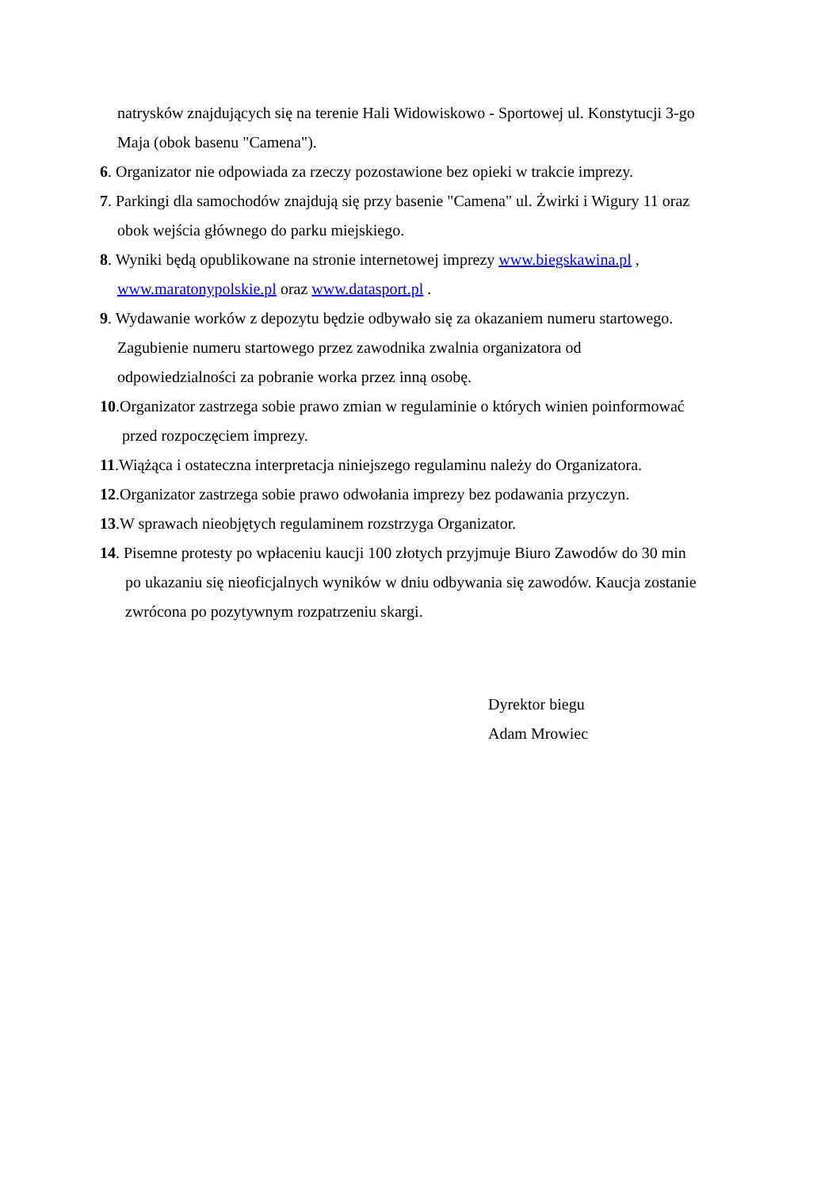natrysków znajdujących się na terenie Hali Widowiskowo - Sportowej ul. Konstytucji 3-go
Maja (obok basenu "Camena").
6. Organizator nie odpowiada za rzeczy pozostawione bez opieki w trakcie imprezy.
7. Parkingi dla samochodów znajdują się przy basenie "Camena" ul. Żwirki i Wigury 11 oraz
obok wejścia głównego do parku miejskiego.
8. Wyniki będą opublikowane na stronie internetowej imprezy www.biegskawina.pl ,
www.maratonypolskie.pl oraz www.datasport.pl .
9. Wydawanie worków z depozytu będzie odbywało się za okazaniem numeru startowego.
Zagubienie numeru startowego przez zawodnika zwalnia organizatora od
odpowiedzialności za pobranie worka przez inną osobę.
10.Organizator zastrzega sobie prawo zmian w regulaminie o których winien poinformować
przed rozpoczęciem imprezy.
11.Wiążąca i ostateczna interpretacja niniejszego regulaminu należy do Organizatora.
12.Organizator zastrzega sobie prawo odwołania imprezy bez podawania przyczyn.
13.W sprawach nieobjętych regulaminem rozstrzyga Organizator.
14. Pisemne protesty po wpłaceniu kaucji 100 złotych przyjmuje Biuro Zawodów do 30 min
po ukazaniu się nieoficjalnych wyników w dniu odbywania się zawodów. Kaucja zostanie
zwrócona po pozytywnym rozpatrzeniu skargi.
Dyrektor biegu
Adam Mrowiec